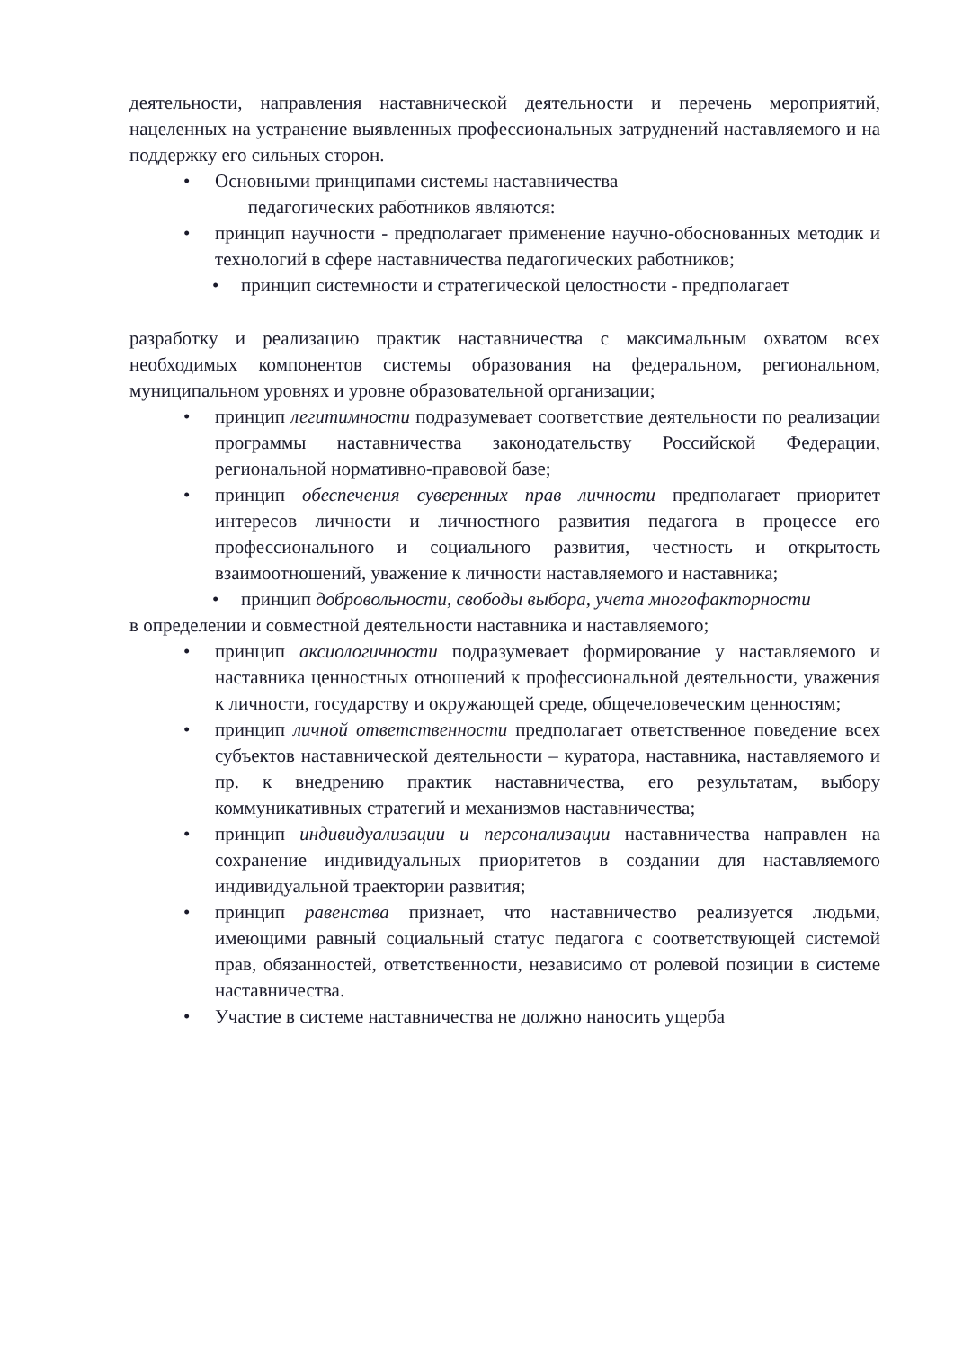деятельности, направления наставнической деятельности и перечень мероприятий, нацеленных на устранение выявленных профессиональных затруднений наставляемого и на поддержку его сильных сторон.
• Основными принципами системы наставничества
педагогических работников являются:
• принцип научности - предполагает применение научно-обоснованных методик и технологий в сфере наставничества педагогических работников;
• принцип системности и стратегической целостности - предполагает
разработку и реализацию практик наставничества с максимальным охватом всех необходимых компонентов системы образования на федеральном, региональном, муниципальном уровнях и уровне образовательной организации;
• принцип легитимности подразумевает соответствие деятельности по реализации программы наставничества законодательству Российской Федерации, региональной нормативно-правовой базе;
• принцип обеспечения суверенных прав личности предполагает приоритет интересов личности и личностного развития педагога в процессе его профессионального и социального развития, честность и открытость взаимоотношений, уважение к личности наставляемого и наставника;
• принцип добровольности, свободы выбора, учета многофакторности
в определении и совместной деятельности наставника и наставляемого;
• принцип аксиологичности подразумевает формирование у наставляемого и наставника ценностных отношений к профессиональной деятельности, уважения к личности, государству и окружающей среде, общечеловеческим ценностям;
• принцип личной ответственности предполагает ответственное поведение всех субъектов наставнической деятельности – куратора, наставника, наставляемого и пр. к внедрению практик наставничества, его результатам, выбору коммуникативных стратегий и механизмов наставничества;
• принцип индивидуализации и персонализации наставничества направлен на сохранение индивидуальных приоритетов в создании для наставляемого индивидуальной траектории развития;
• принцип равенства признает, что наставничество реализуется людьми, имеющими равный социальный статус педагога с соответствующей системой прав, обязанностей, ответственности, независимо от ролевой позиции в системе наставничества.
• Участие в системе наставничества не должно наносить ущерба